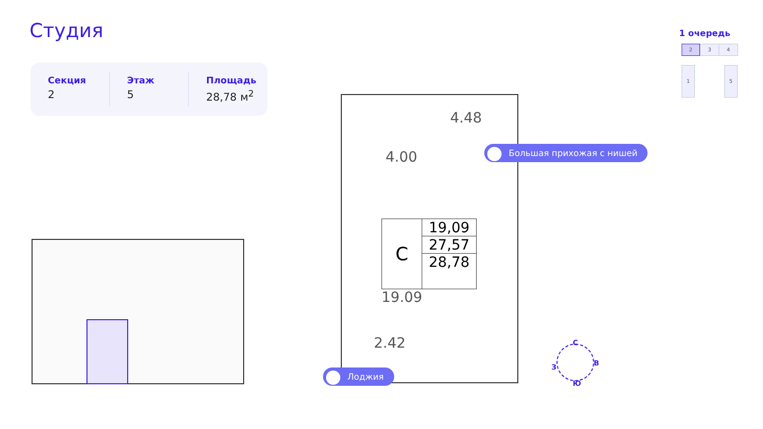Студия
Секция
2
Этаж
5
Площадь
28,78 м<sup>2</sup>
1 очередь
2 3 4
1 5
4.48
4.00
C
19,09
27,57
28,78
19.09
2.42
Большая прихожая с нишей
Лоджия
С
В
Ю
З